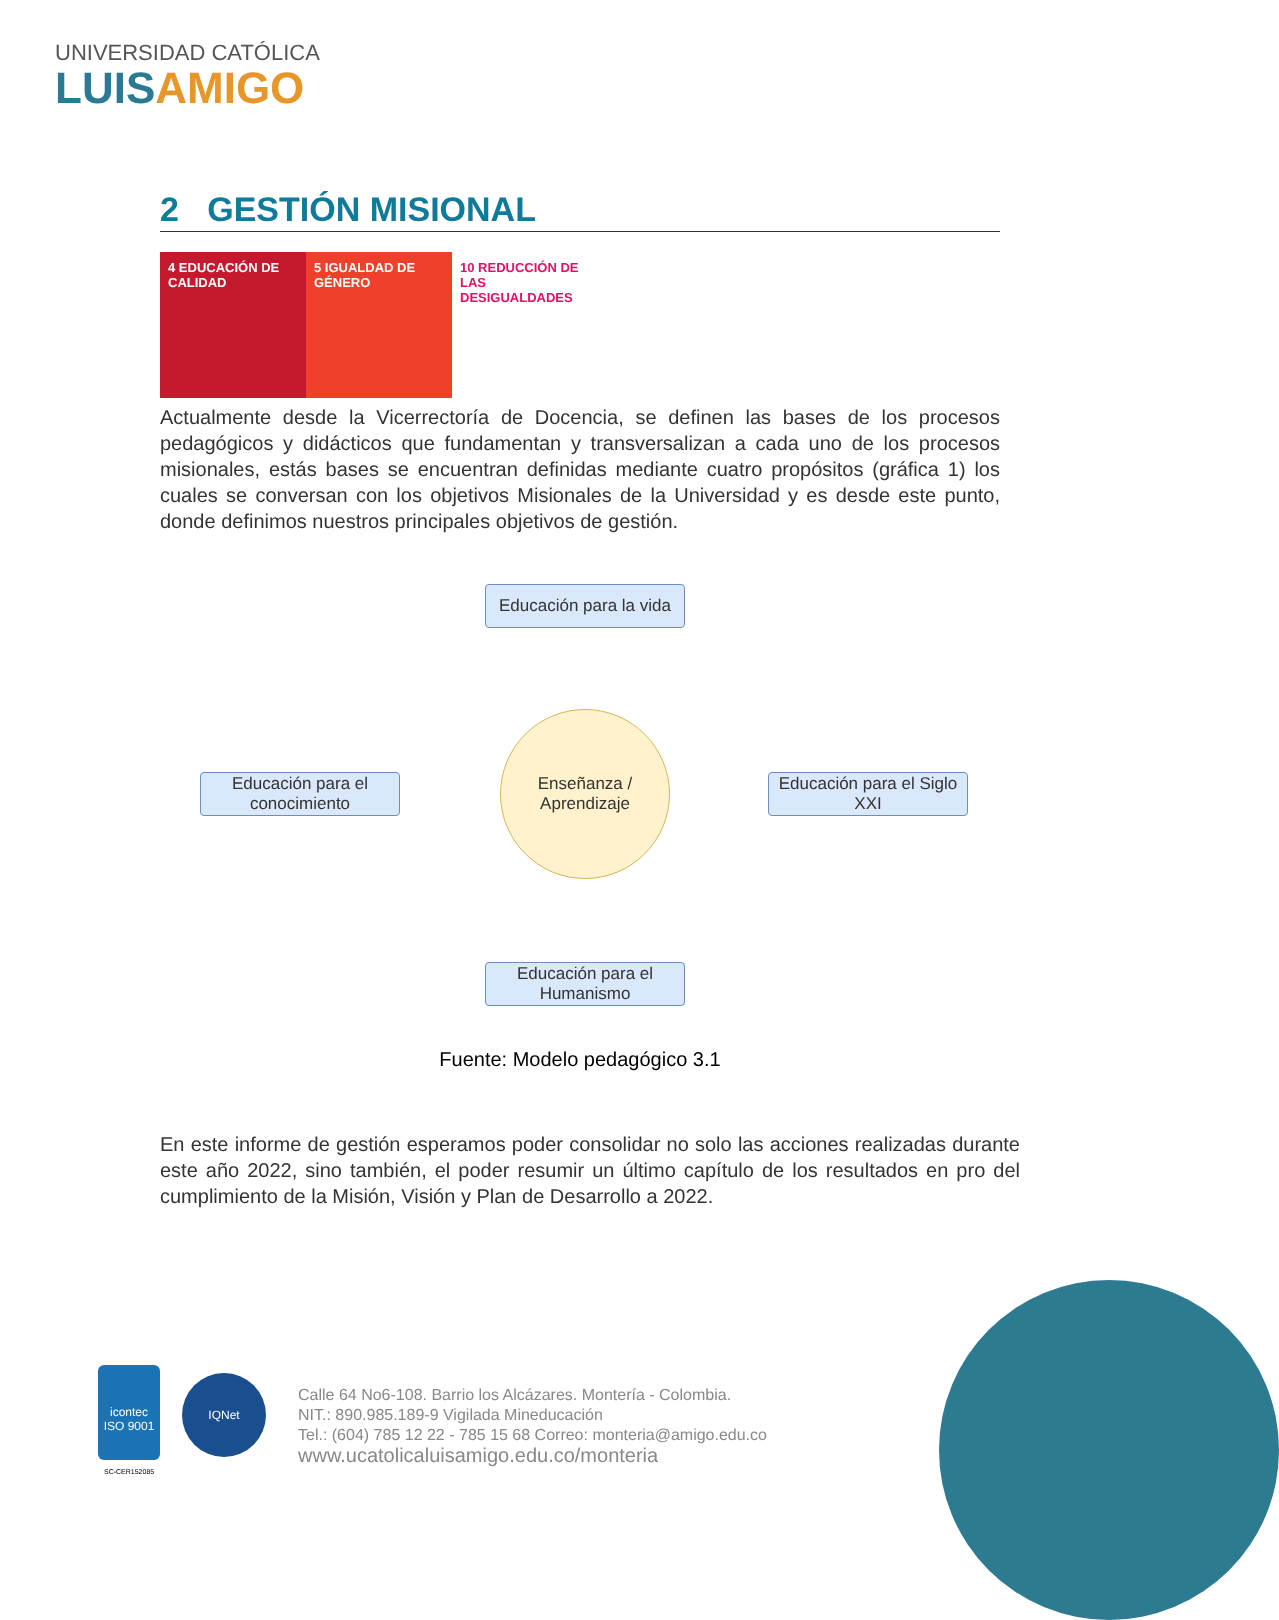UNIVERSIDAD CATÓLICA
LUISAMIGO
2 GESTIÓN MISIONAL
4 EDUCACIÓN DE CALIDAD
5 IGUALDAD DE GÉNERO
10 REDUCCIÓN DE LAS DESIGUALDADES
Actualmente desde la Vicerrectoría de Docencia, se definen las bases de los procesos pedagógicos y didácticos que fundamentan y transversalizan a cada uno de los procesos misionales, estás bases se encuentran definidas mediante cuatro propósitos (gráfica 1) los cuales se conversan con los objetivos Misionales de la Universidad y es desde este punto, donde definimos nuestros principales objetivos de gestión.
Educación para la vida
Educación para el conocimiento
Enseñanza / Aprendizaje
Educación para el Siglo XXI
Educación para el Humanismo
Fuente: Modelo pedagógico 3.1
En este informe de gestión esperamos poder consolidar no solo las acciones realizadas durante este año 2022, sino también, el poder resumir un último capítulo de los resultados en pro del cumplimiento de la Misión, Visión y Plan de Desarrollo a 2022.
icontec ISO 9001
SC-CER152085
IQNet
Calle 64 No6-108. Barrio los Alcázares. Montería - Colombia.
NIT.: 890.985.189-9 Vigilada Mineducación
Tel.: (604) 785 12 22 - 785 15 68 Correo: monteria@amigo.edu.co
www.ucatolicaluisamigo.edu.co/monteria